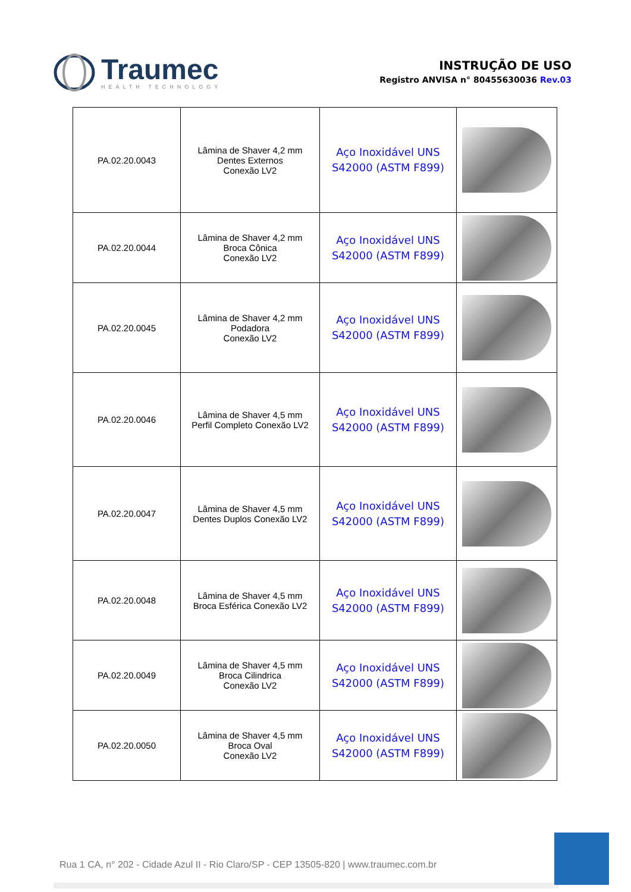Traumec
HEALTH TECHNOLOGY
INSTRUÇÃO DE USO
Registro ANVISA n° 80455630036 Rev.03
| PA.02.20.0043 | Lâmina de Shaver 4,2 mm Dentes Externos Conexão LV2 | Aço Inoxidável UNS S42000 (ASTM F899) | |
| PA.02.20.0044 | Lâmina de Shaver 4,2 mm Broca Cônica Conexão LV2 | Aço Inoxidável UNS S42000 (ASTM F899) | |
| PA.02.20.0045 | Lâmina de Shaver 4,2 mm Podadora Conexão LV2 | Aço Inoxidável UNS S42000 (ASTM F899) | |
| PA.02.20.0046 | Lâmina de Shaver 4,5 mm Perfil Completo Conexão LV2 | Aço Inoxidável UNS S42000 (ASTM F899) | |
| PA.02.20.0047 | Lâmina de Shaver 4,5 mm Dentes Duplos Conexão LV2 | Aço Inoxidável UNS S42000 (ASTM F899) | |
| PA.02.20.0048 | Lâmina de Shaver 4,5 mm Broca Esférica Conexão LV2 | Aço Inoxidável UNS S42000 (ASTM F899) | |
| PA.02.20.0049 | Lâmina de Shaver 4,5 mm Broca Cilindrica Conexão LV2 | Aço Inoxidável UNS S42000 (ASTM F899) | |
| PA.02.20.0050 | Lâmina de Shaver 4,5 mm Broca Oval Conexão LV2 | Aço Inoxidável UNS S42000 (ASTM F899) | |
Rua 1 CA, n° 202 - Cidade Azul II - Rio Claro/SP - CEP 13505-820 | www.traumec.com.br